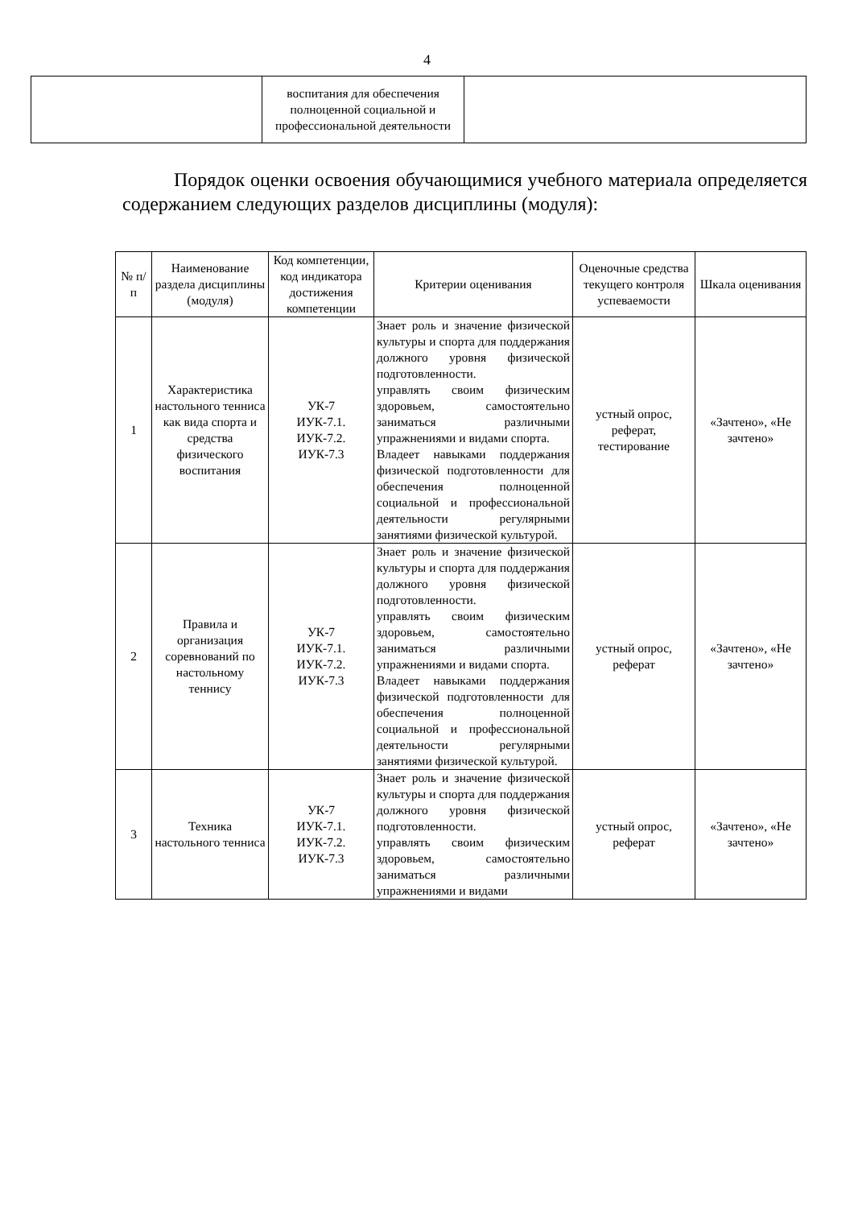4
| | воспитания для обеспечения полноценной социальной и профессиональной деятельности | |
Порядок оценки освоения обучающимися учебного материала определяется содержанием следующих разделов дисциплины (модуля):
| № п/п | Наименование раздела дисциплины (модуля) | Код компетенции, код индикатора достижения компетенции | Критерии оценивания | Оценочные средства текущего контроля успеваемости | Шкала оценивания |
| --- | --- | --- | --- | --- | --- |
| 1 | Характеристика настольного тенниса как вида спорта и средства физического воспитания | УК-7 ИУК-7.1. ИУК-7.2. ИУК-7.3 | Знает роль и значение физической культуры и спорта для поддержания должного уровня физической подготовленности. управлять своим физическим здоровьем, самостоятельно заниматься различными упражнениями и видами спорта. Владеет навыками поддержания физической подготовленности для обеспечения полноценной социальной и профессиональной деятельности регулярными занятиями физической культурой. | устный опрос, реферат, тестирование | «Зачтено», «Не зачтено» |
| 2 | Правила и организация соревнований по настольному теннису | УК-7 ИУК-7.1. ИУК-7.2. ИУК-7.3 | Знает роль и значение физической культуры и спорта для поддержания должного уровня физической подготовленности. управлять своим физическим здоровьем, самостоятельно заниматься различными упражнениями и видами спорта. Владеет навыками поддержания физической подготовленности для обеспечения полноценной социальной и профессиональной деятельности регулярными занятиями физической культурой. | устный опрос, реферат | «Зачтено», «Не зачтено» |
| 3 | Техника настольного тенниса | УК-7 ИУК-7.1. ИУК-7.2. ИУК-7.3 | Знает роль и значение физической культуры и спорта для поддержания должного уровня физической подготовленности. управлять своим физическим здоровьем, самостоятельно заниматься различными упражнениями и видами | устный опрос, реферат | «Зачтено», «Не зачтено» |